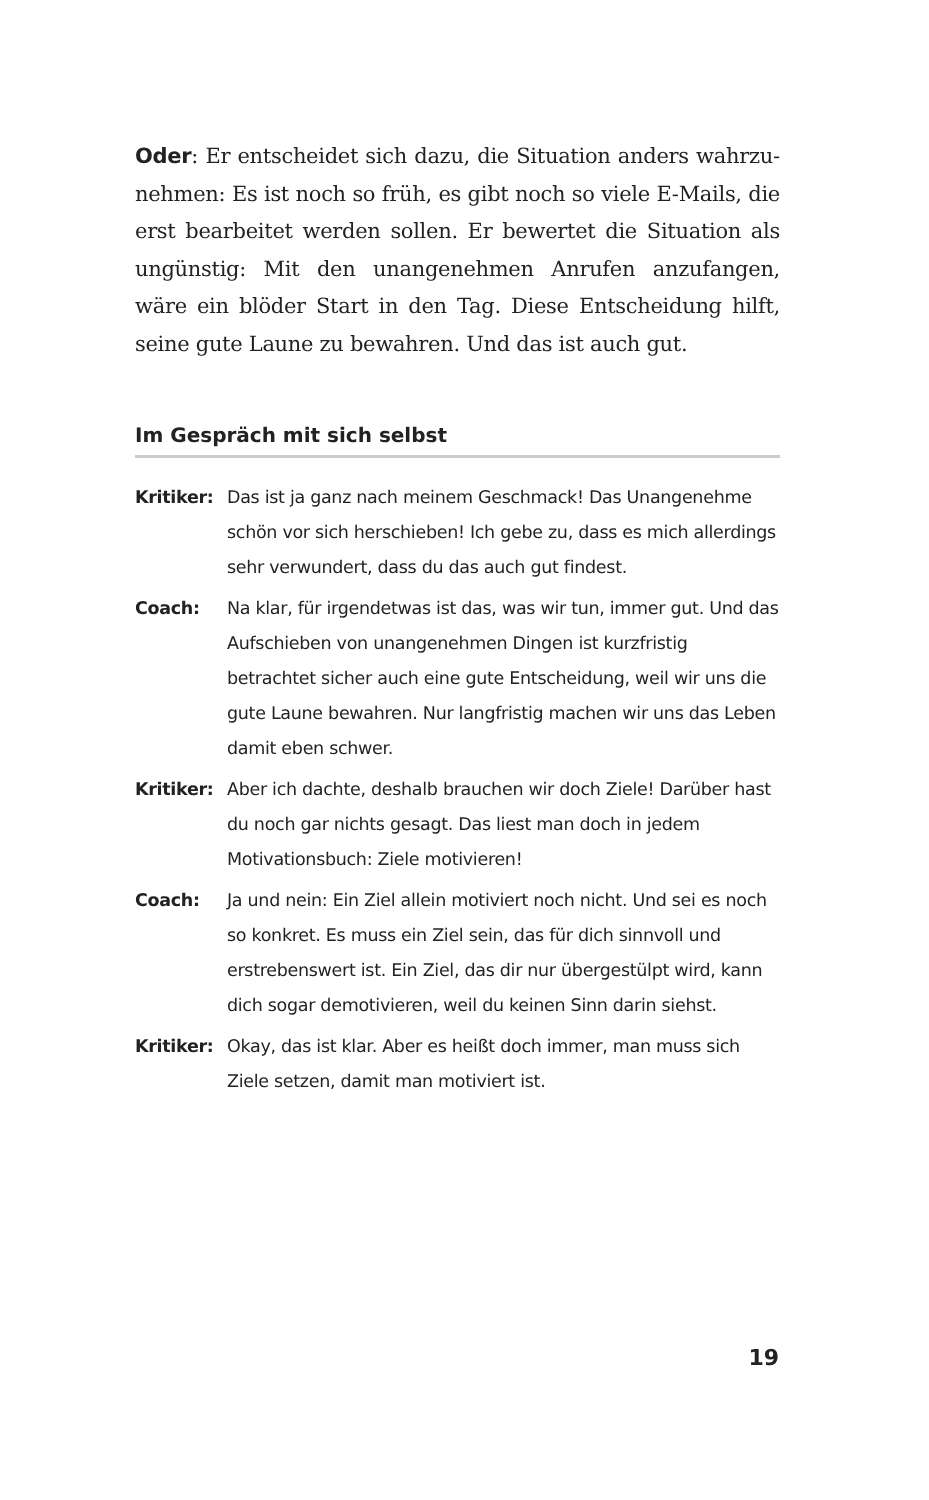Oder: Er entscheidet sich dazu, die Situation anders wahrzu­nehmen: Es ist noch so früh, es gibt noch so viele E-Mails, die erst bearbeitet werden sollen. Er bewertet die Situation als ungünstig: Mit den unangenehmen Anrufen anzufangen, wäre ein blöder Start in den Tag. Diese Entscheidung hilft, seine gute Laune zu bewahren. Und das ist auch gut.
Im Gespräch mit sich selbst
Kritiker:
Das ist ja ganz nach meinem Geschmack! Das Unangenehme schön vor sich herschieben! Ich gebe zu, dass es mich aller­dings sehr verwundert, dass du das auch gut findest.
Coach: Na klar, für irgendetwas ist das, was wir tun, immer gut. Und das Aufschieben von unangenehmen Dingen ist kurz­fristig betrachtet sicher auch eine gute Entscheidung, weil wir uns die gute Laune bewahren. Nur langfristig machen wir uns das Leben damit eben schwer.
Kritiker:
Aber ich dachte, deshalb brauchen wir doch Ziele! Darüber hast du noch gar nichts gesagt. Das liest man doch in jedem Motivationsbuch: Ziele motivieren!
Coach: Ja und nein: Ein Ziel allein motiviert noch nicht. Und sei es noch so konkret. Es muss ein Ziel sein, das für dich sinnvoll und erstrebenswert ist. Ein Ziel, das dir nur übergestülpt wird, kann dich sogar demotivieren, weil du keinen Sinn darin siehst.
Kritiker:
Okay, das ist klar. Aber es heißt doch immer, man muss sich Ziele setzen, damit man motiviert ist.
19